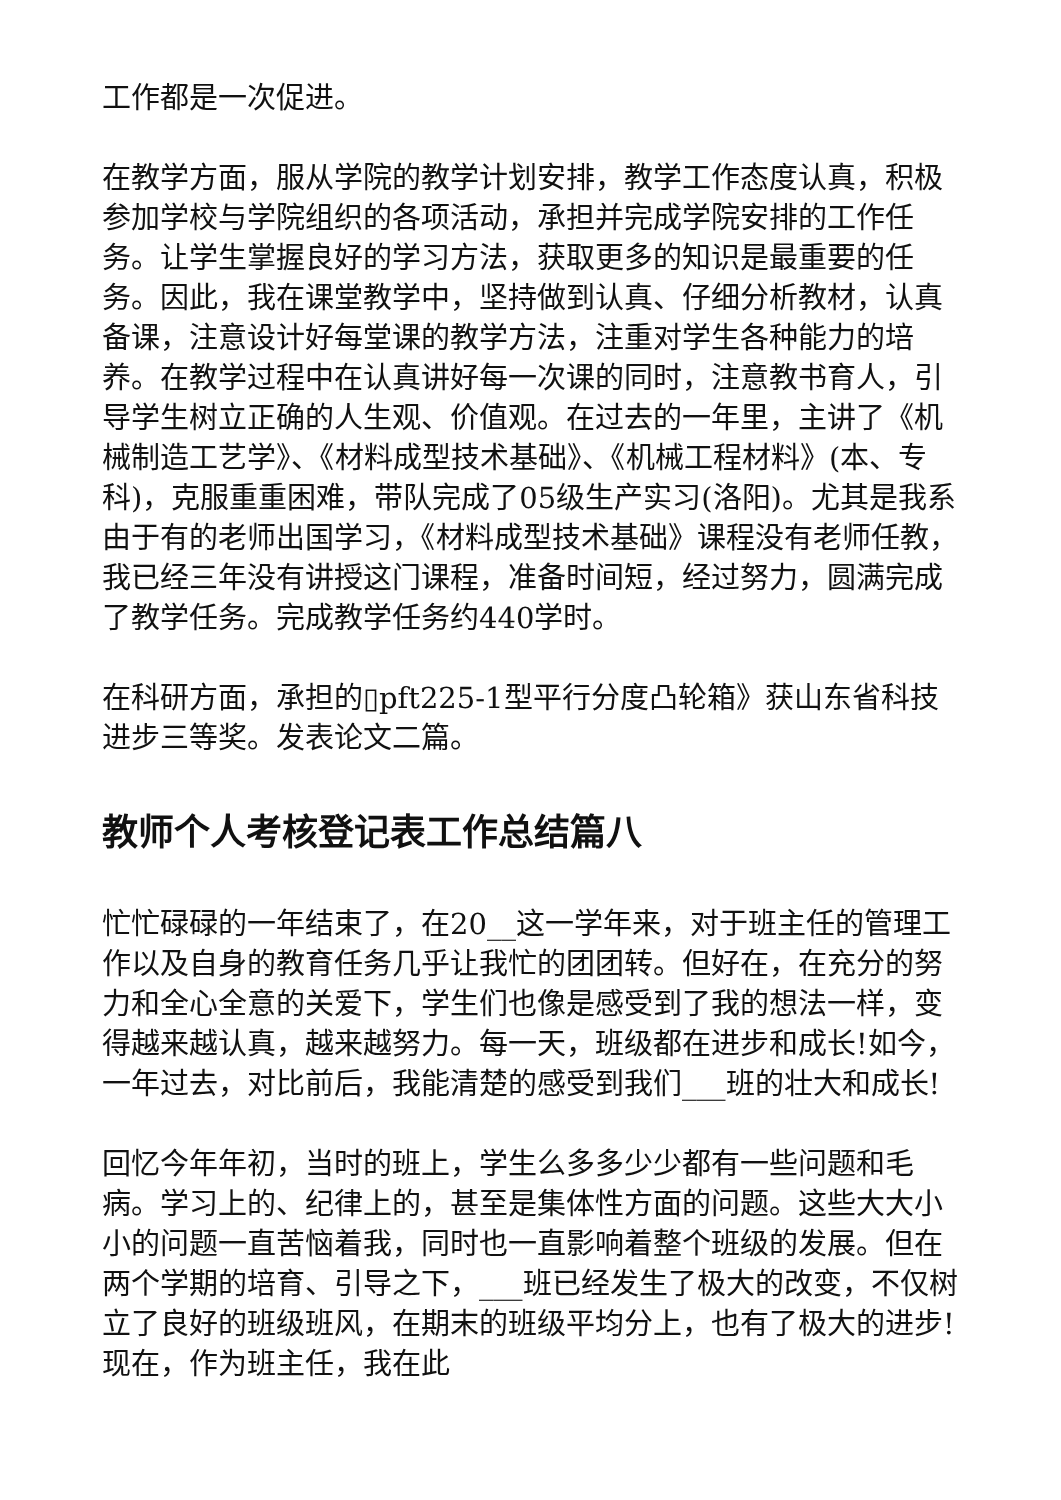工作都是一次促进。
在教学方面，服从学院的教学计划安排，教学工作态度认真，积极参加学校与学院组织的各项活动，承担并完成学院安排的工作任务。让学生掌握良好的学习方法，获取更多的知识是最重要的任务。因此，我在课堂教学中，坚持做到认真、仔细分析教材，认真备课，注意设计好每堂课的教学方法，注重对学生各种能力的培养。在教学过程中在认真讲好每一次课的同时，注意教书育人，引导学生树立正确的人生观、价值观。在过去的一年里，主讲了《机械制造工艺学》、《材料成型技术基础》、《机械工程材料》(本、专科)，克服重重困难，带队完成了05级生产实习(洛阳)。尤其是我系由于有的老师出国学习，《材料成型技术基础》课程没有老师任教，我已经三年没有讲授这门课程，准备时间短，经过努力，圆满完成了教学任务。完成教学任务约440学时。
在科研方面，承担的▯pft225-1型平行分度凸轮箱》获山东省科技进步三等奖。发表论文二篇。
教师个人考核登记表工作总结篇八
忙忙碌碌的一年结束了，在20__这一学年来，对于班主任的管理工作以及自身的教育任务几乎让我忙的团团转。但好在，在充分的努力和全心全意的关爱下，学生们也像是感受到了我的想法一样，变得越来越认真，越来越努力。每一天，班级都在进步和成长!如今，一年过去，对比前后，我能清楚的感受到我们___班的壮大和成长!
回忆今年年初，当时的班上，学生么多多少少都有一些问题和毛病。学习上的、纪律上的，甚至是集体性方面的问题。这些大大小小的问题一直苦恼着我，同时也一直影响着整个班级的发展。但在两个学期的培育、引导之下，___班已经发生了极大的改变，不仅树立了良好的班级班风，在期末的班级平均分上，也有了极大的进步!现在，作为班主任，我在此